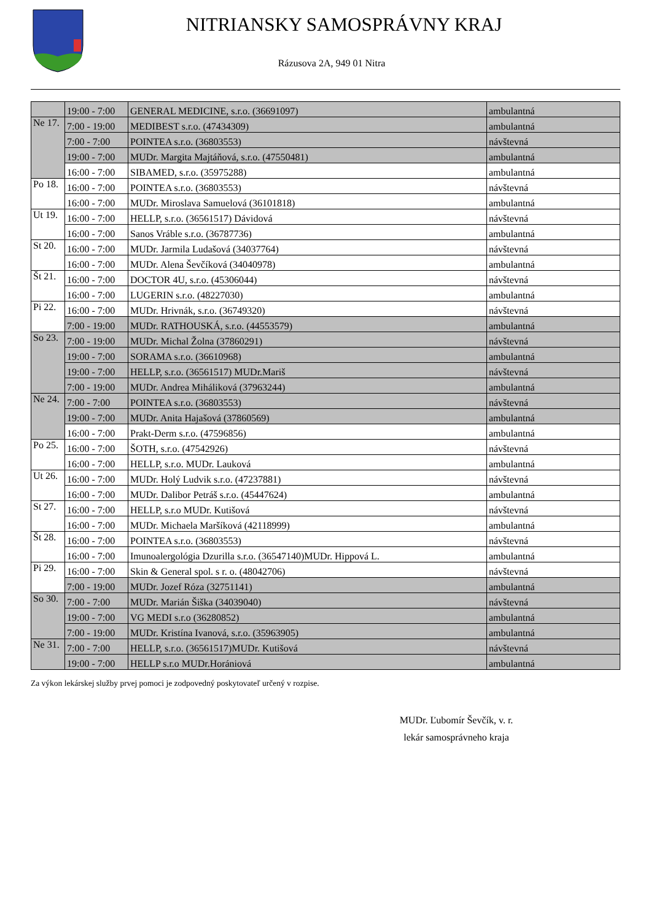NITRIANSKY SAMOSPRÁVNY KRAJ
Rázusova 2A, 949 01 Nitra
| | 19:00 - 7:00 | GENERAL MEDICINE, s.r.o. (36691097) | ambulantná |
| Ne 17. | 7:00 - 19:00 | MEDIBEST s.r.o. (47434309) | ambulantná |
| | 7:00 - 7:00 | POINTEA s.r.o. (36803553) | návštevná |
| | 19:00 - 7:00 | MUDr. Margita Majtáňová, s.r.o. (47550481) | ambulantná |
| | 16:00 - 7:00 | SIBAMED, s.r.o. (35975288) | ambulantná |
| Po 18. | 16:00 - 7:00 | POINTEA s.r.o. (36803553) | návštevná |
| | 16:00 - 7:00 | MUDr. Miroslava Samuelová (36101818) | ambulantná |
| Ut 19. | 16:00 - 7:00 | HELLP, s.r.o. (36561517) Dávidová | návštevná |
| | 16:00 - 7:00 | Sanos Vráble s.r.o. (36787736) | ambulantná |
| St 20. | 16:00 - 7:00 | MUDr. Jarmila Ludašová (34037764) | návštevná |
| | 16:00 - 7:00 | MUDr. Alena Ševčíková (34040978) | ambulantná |
| Št 21. | 16:00 - 7:00 | DOCTOR 4U, s.r.o. (45306044) | návštevná |
| | 16:00 - 7:00 | LUGERIN s.r.o. (48227030) | ambulantná |
| Pi 22. | 16:00 - 7:00 | MUDr. Hrivnák, s.r.o. (36749320) | návštevná |
| | 7:00 - 19:00 | MUDr. RATHOUSKÁ, s.r.o. (44553579) | ambulantná |
| So 23. | 7:00 - 19:00 | MUDr. Michal Žolna (37860291) | návštevná |
| | 19:00 - 7:00 | SORAMA s.r.o. (36610968) | ambulantná |
| | 19:00 - 7:00 | HELLP, s.r.o. (36561517) MUDr.Mariš | návštevná |
| | 7:00 - 19:00 | MUDr. Andrea Miháliková (37963244) | ambulantná |
| Ne 24. | 7:00 - 7:00 | POINTEA s.r.o. (36803553) | návštevná |
| | 19:00 - 7:00 | MUDr. Anita Hajašová (37860569) | ambulantná |
| | 16:00 - 7:00 | Prakt-Derm s.r.o. (47596856) | ambulantná |
| Po 25. | 16:00 - 7:00 | ŠOTH, s.r.o. (47542926) | návštevná |
| | 16:00 - 7:00 | HELLP, s.r.o. MUDr. Lauková | ambulantná |
| Ut 26. | 16:00 - 7:00 | MUDr. Holý Ludvik s.r.o. (47237881) | návštevná |
| | 16:00 - 7:00 | MUDr. Dalibor Petráš s.r.o. (45447624) | ambulantná |
| St 27. | 16:00 - 7:00 | HELLP, s.r.o MUDr. Kutišová | návštevná |
| | 16:00 - 7:00 | MUDr. Michaela Maršíková (42118999) | ambulantná |
| Št 28. | 16:00 - 7:00 | POINTEA s.r.o. (36803553) | návštevná |
| | 16:00 - 7:00 | Imunoalergológia Dzurilla s.r.o. (36547140)MUDr. Hippová L. | ambulantná |
| Pi 29. | 16:00 - 7:00 | Skin & General spol. s r. o. (48042706) | návštevná |
| | 7:00 - 19:00 | MUDr. Jozef Róza (32751141) | ambulantná |
| So 30. | 7:00 - 7:00 | MUDr. Marián Šiška (34039040) | návštevná |
| | 19:00 - 7:00 | VG MEDI s.r.o (36280852) | ambulantná |
| | 7:00 - 19:00 | MUDr. Kristína Ivanová, s.r.o. (35963905) | ambulantná |
| Ne 31. | 7:00 - 7:00 | HELLP, s.r.o. (36561517)MUDr. Kutišová | návštevná |
| | 19:00 - 7:00 | HELLP s.r.o MUDr.Horániová | ambulantná |
Za výkon lekárskej služby prvej pomoci je zodpovedný poskytovateľ určený v rozpise.
MUDr. Ľubomír Ševčík, v. r.
lekár samosprávneho kraja